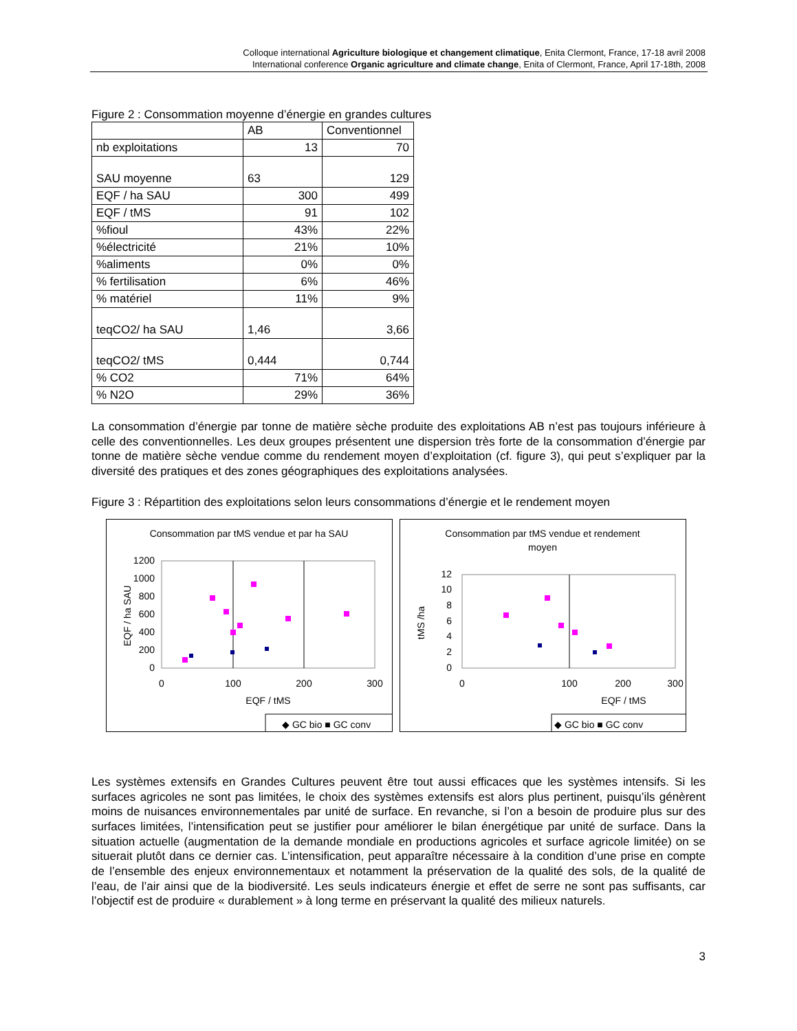Colloque international Agriculture biologique et changement climatique, Enita Clermont, France, 17-18 avril 2008
International conference Organic agriculture and climate change, Enita of Clermont, France, April 17-18th, 2008
Figure 2 : Consommation moyenne d’énergie en grandes cultures
| | AB | Conventionnel |
| nb exploitations | 13 | 70 |
| SAU moyenne | 63 | 129 |
| EQF / ha SAU | 300 | 499 |
| EQF / tMS | 91 | 102 |
| %fioul | 43% | 22% |
| %électricité | 21% | 10% |
| %aliments | 0% | 0% |
| % fertilisation | 6% | 46% |
| % matériel | 11% | 9% |
| teqCO2/ ha SAU | 1,46 | 3,66 |
| teqCO2/ tMS | 0,444 | 0,744 |
| % CO2 | 71% | 64% |
| % N2O | 29% | 36% |
La consommation d’énergie par tonne de matière sèche produite des exploitations AB n’est pas toujours inférieure à celle des conventionnelles. Les deux groupes présentent une dispersion très forte de la consommation d’énergie par tonne de matière sèche vendue comme du rendement moyen d’exploitation (cf. figure 3), qui peut s’expliquer par la diversité des pratiques et des zones géographiques des exploitations analysées.
Figure 3 : Répartition des exploitations selon leurs consommations d’énergie et le rendement moyen
Consommation par tMS vendue et par ha SAU
0
200
400
600
800
1000
1200
0
100
200
300
EQF / tMS
EQF / ha SAU
◆ GC bio ■ GC conv
Consommation par tMS vendue et rendement
moyen
0
2
4
6
8
10
12
0
100
300
200
EQF / tMS
tMS /ha
◆ GC bio ■ GC conv
Les systèmes extensifs en Grandes Cultures peuvent être tout aussi efficaces que les systèmes intensifs. Si les surfaces agricoles ne sont pas limitées, le choix des systèmes extensifs est alors plus pertinent, puisqu’ils génèrent moins de nuisances environnementales par unité de surface. En revanche, si l’on a besoin de produire plus sur des surfaces limitées, l’intensification peut se justifier pour améliorer le bilan énergétique par unité de surface. Dans la situation actuelle (augmentation de la demande mondiale en productions agricoles et surface agricole limitée) on se situerait plutôt dans ce dernier cas. L’intensification, peut apparaître nécessaire à la condition d’une prise en compte de l’ensemble des enjeux environnementaux et notamment la préservation de la qualité des sols, de la qualité de l’eau, de l’air ainsi que de la biodiversité. Les seuls indicateurs énergie et effet de serre ne sont pas suffisants, car l’objectif est de produire « durablement » à long terme en préservant la qualité des milieux naturels.
3